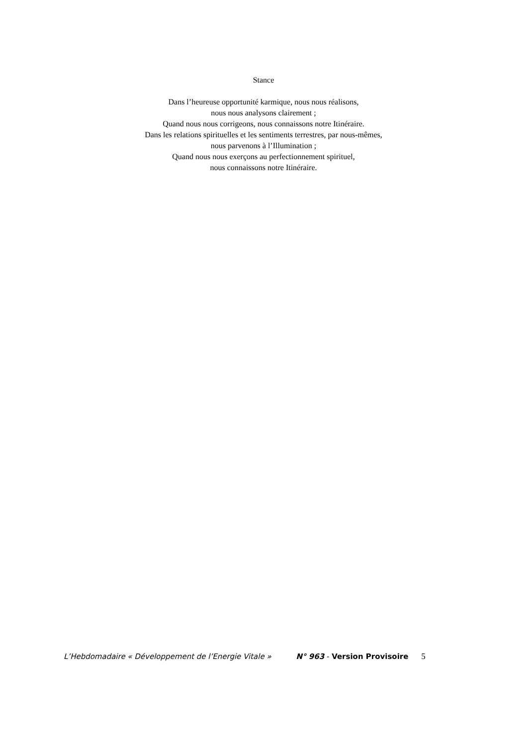Stance
Dans l’heureuse opportunité karmique, nous nous réalisons,
nous nous analysons clairement ;
Quand nous nous corrigeons, nous connaissons notre Itinéraire.
Dans les relations spirituelles et les sentiments terrestres, par nous-mêmes,
nous parvenons à l’Illumination ;
Quand nous nous exerçons au perfectionnement spirituel,
nous connaissons notre Itinéraire.
L’Hebdomadaire « Développement de l’Energie Vitale » N° 963 - Version Provisoire 5